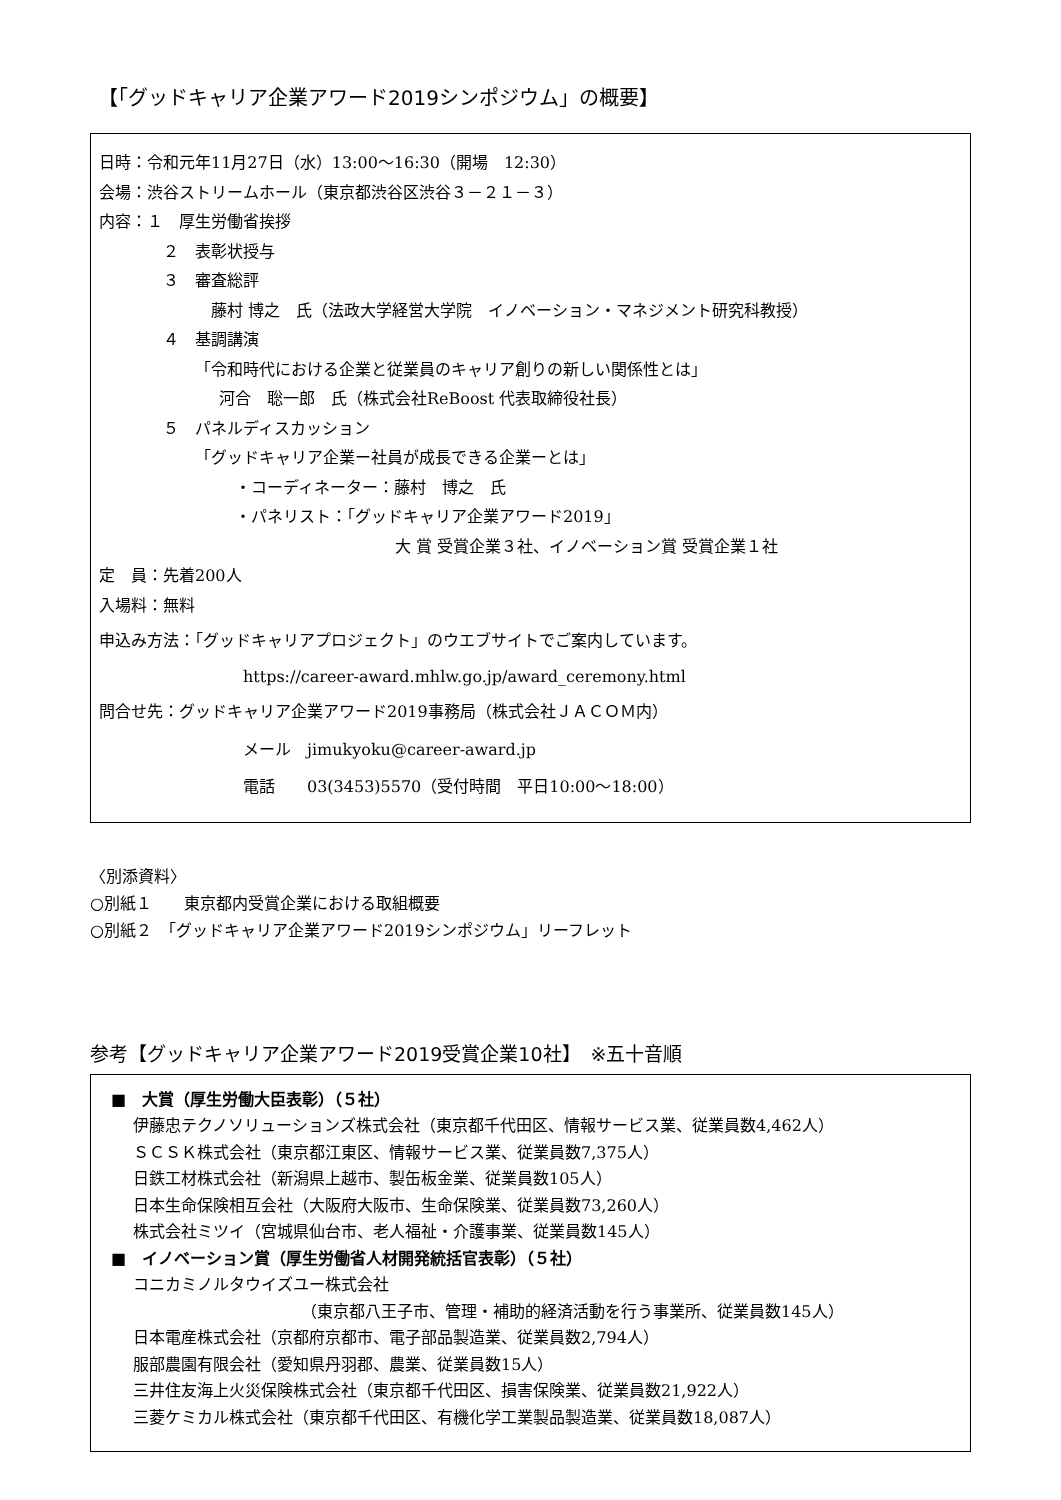【「グッドキャリア企業アワード2019シンポジウム」の概要】
日時：令和元年11月27日（水）13:00～16:30（開場　12:30）
会場：渋谷ストリームホール（東京都渋谷区渋谷３－２１－３）
内容：１　厚生労働省挨拶
２　表彰状授与
３　審査総評
藤村 博之　氏（法政大学経営大学院　イノベーション・マネジメント研究科教授）
４　基調講演
「令和時代における企業と従業員のキャリア創りの新しい関係性とは」
河合　聡一郎　氏（株式会社ReBoost 代表取締役社長）
５　パネルディスカッション
「グッドキャリア企業ー社員が成長できる企業ーとは」
・コーディネーター：藤村　博之　氏
・パネリスト：「グッドキャリア企業アワード2019」
大 賞 受賞企業３社、イノベーション賞 受賞企業１社
定　員：先着200人
入場料：無料
申込み方法：「グッドキャリアプロジェクト」のウエブサイトでご案内しています。
https://career-award.mhlw.go.jp/award_ceremony.html
問合せ先：グッドキャリア企業アワード2019事務局（株式会社ＪＡＣＯＭ内）
メール　jimukyoku@career-award.jp
電話　　03(3453)5570（受付時間　平日10:00～18:00）
〈別添資料〉
○別紙１　　東京都内受賞企業における取組概要
○別紙２　「グッドキャリア企業アワード2019シンポジウム」リーフレット
参考【グッドキャリア企業アワード2019受賞企業10社】　※五十音順
■　大賞（厚生労働大臣表彰）（５社）
伊藤忠テクノソリューションズ株式会社（東京都千代田区、情報サービス業、従業員数4,462人）
ＳＣＳＫ株式会社（東京都江東区、情報サービス業、従業員数7,375人）
日鉄工材株式会社（新潟県上越市、製缶板金業、従業員数105人）
日本生命保険相互会社（大阪府大阪市、生命保険業、従業員数73,260人）
株式会社ミツイ（宮城県仙台市、老人福祉・介護事業、従業員数145人）
■　イノベーション賞（厚生労働省人材開発統括官表彰）（５社）
コニカミノルタウイズユー株式会社
（東京都八王子市、管理・補助的経済活動を行う事業所、従業員数145人）
日本電産株式会社（京都府京都市、電子部品製造業、従業員数2,794人）
服部農園有限会社（愛知県丹羽郡、農業、従業員数15人）
三井住友海上火災保険株式会社（東京都千代田区、損害保険業、従業員数21,922人）
三菱ケミカル株式会社（東京都千代田区、有機化学工業製品製造業、従業員数18,087人）